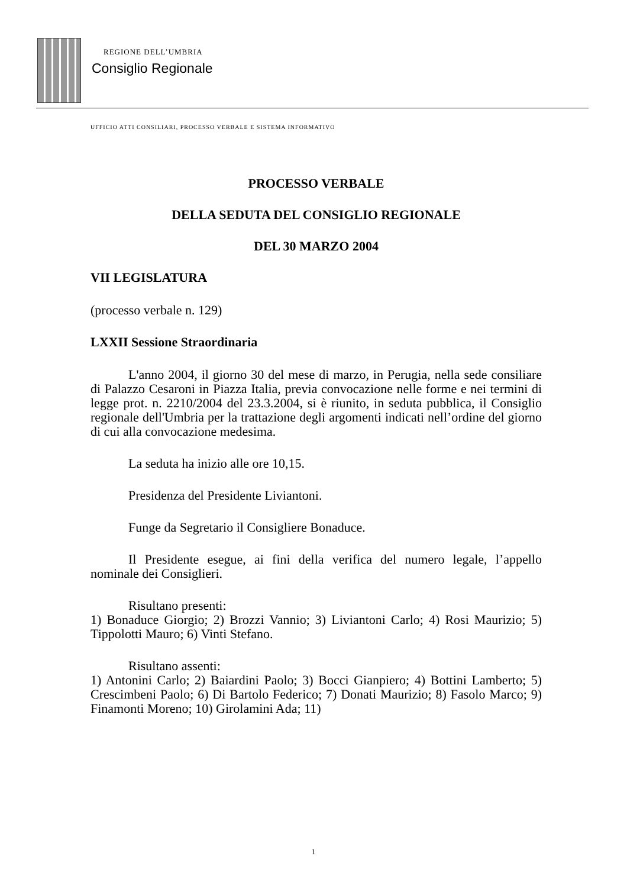REGIONE DELL’UMBRIA
Consiglio Regionale
UFFICIO ATTI CONSILIARI, PROCESSO VERBALE E SISTEMA INFORMATIVO
PROCESSO VERBALE
DELLA SEDUTA DEL CONSIGLIO REGIONALE
DEL 30 MARZO 2004
VII LEGISLATURA
(processo verbale n. 129)
LXXII Sessione Straordinaria
L'anno 2004, il giorno 30 del mese di marzo, in Perugia, nella sede consiliare di Palazzo Cesaroni in Piazza Italia, previa convocazione nelle forme e nei termini di legge prot. n. 2210/2004 del 23.3.2004, si è riunito, in seduta pubblica, il Consiglio regionale dell'Umbria per la trattazione degli argomenti indicati nell’ordine del giorno di cui alla convocazione medesima.
La seduta ha inizio alle ore 10,15.
Presidenza del Presidente Liviantoni.
Funge da Segretario il Consigliere Bonaduce.
Il Presidente esegue, ai fini della verifica del numero legale, l’appello nominale dei Consiglieri.
Risultano presenti:
1) Bonaduce Giorgio; 2) Brozzi Vannio; 3) Liviantoni Carlo; 4) Rosi Maurizio; 5) Tippolotti Mauro; 6) Vinti Stefano.
Risultano assenti:
1) Antonini Carlo; 2) Baiardini Paolo; 3) Bocci Gianpiero; 4) Bottini Lamberto; 5) Crescimbeni Paolo; 6) Di Bartolo Federico; 7) Donati Maurizio; 8) Fasolo Marco; 9) Finamonti Moreno; 10) Girolamini Ada; 11)
1